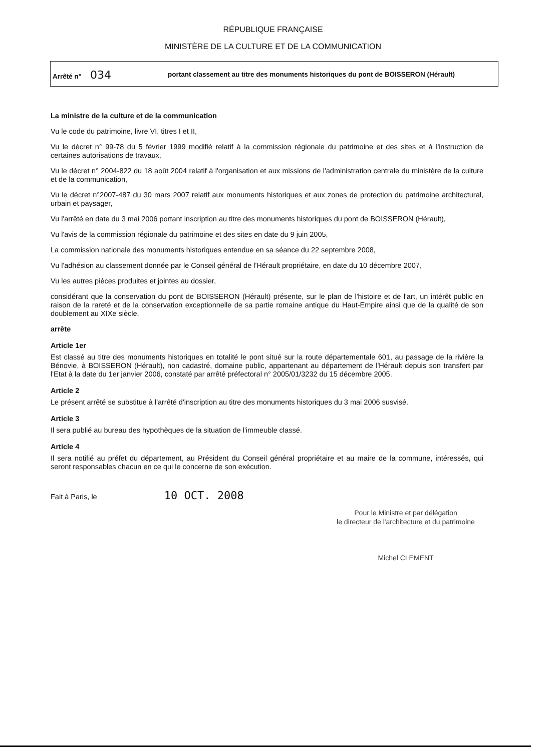RÉPUBLIQUE FRANÇAISE
MINISTÈRE DE LA CULTURE ET DE LA COMMUNICATION
Arrêté n° 034
portant classement au titre des monuments historiques du pont de BOISSERON (Hérault)
La ministre de la culture et de la communication
Vu le code du patrimoine, livre VI, titres I et II,
Vu le décret n° 99-78 du 5 février 1999 modifié relatif à la commission régionale du patrimoine et des sites et à l'instruction de certaines autorisations de travaux,
Vu le décret n° 2004-822 du 18 août 2004 relatif à l'organisation et aux missions de l'administration centrale du ministère de la culture et de la communication,
Vu le décret n°2007-487 du 30 mars 2007 relatif aux monuments historiques et aux zones de protection du patrimoine architectural, urbain et paysager,
Vu l'arrêté en date du 3 mai 2006 portant inscription au titre des monuments historiques du pont de BOISSERON (Hérault),
Vu l'avis de la commission régionale du patrimoine et des sites en date du 9 juin 2005,
La commission nationale des monuments historiques entendue en sa séance du 22 septembre 2008,
Vu l'adhésion au classement donnée par le Conseil général de l'Hérault propriétaire, en date du 10 décembre 2007,
Vu les autres pièces produites et jointes au dossier,
considérant que la conservation du pont de BOISSERON (Hérault) présente, sur le plan de l'histoire et de l'art, un intérêt public en raison de la rareté et de la conservation exceptionnelle de sa partie romaine antique du Haut-Empire ainsi que de la qualité de son doublement au XIXe siècle,
arrête
Article 1er
Est classé au titre des monuments historiques en totalité le pont situé sur la route départementale 601, au passage de la rivière la Bénovie, à BOISSERON (Hérault), non cadastré, domaine public, appartenant au département de l'Hérault depuis son transfert par l'Etat à la date du 1er janvier 2006, constaté par arrêté préfectoral n° 2005/01/3232 du 15 décembre 2005.
Article 2
Le présent arrêté se substitue à l'arrêté d'inscription au titre des monuments historiques du 3 mai 2006 susvisé.
Article 3
Il sera publié au bureau des hypothèques de la situation de l'immeuble classé.
Article 4
Il sera notifié au préfet du département, au Président du Conseil général propriétaire et au maire de la commune, intéressés, qui seront responsables chacun en ce qui le concerne de son exécution.
Fait à Paris, le 10 OCT. 2008
Pour le Ministre et par délégation
le directeur de l'architecture et du patrimoine
Michel CLEMENT